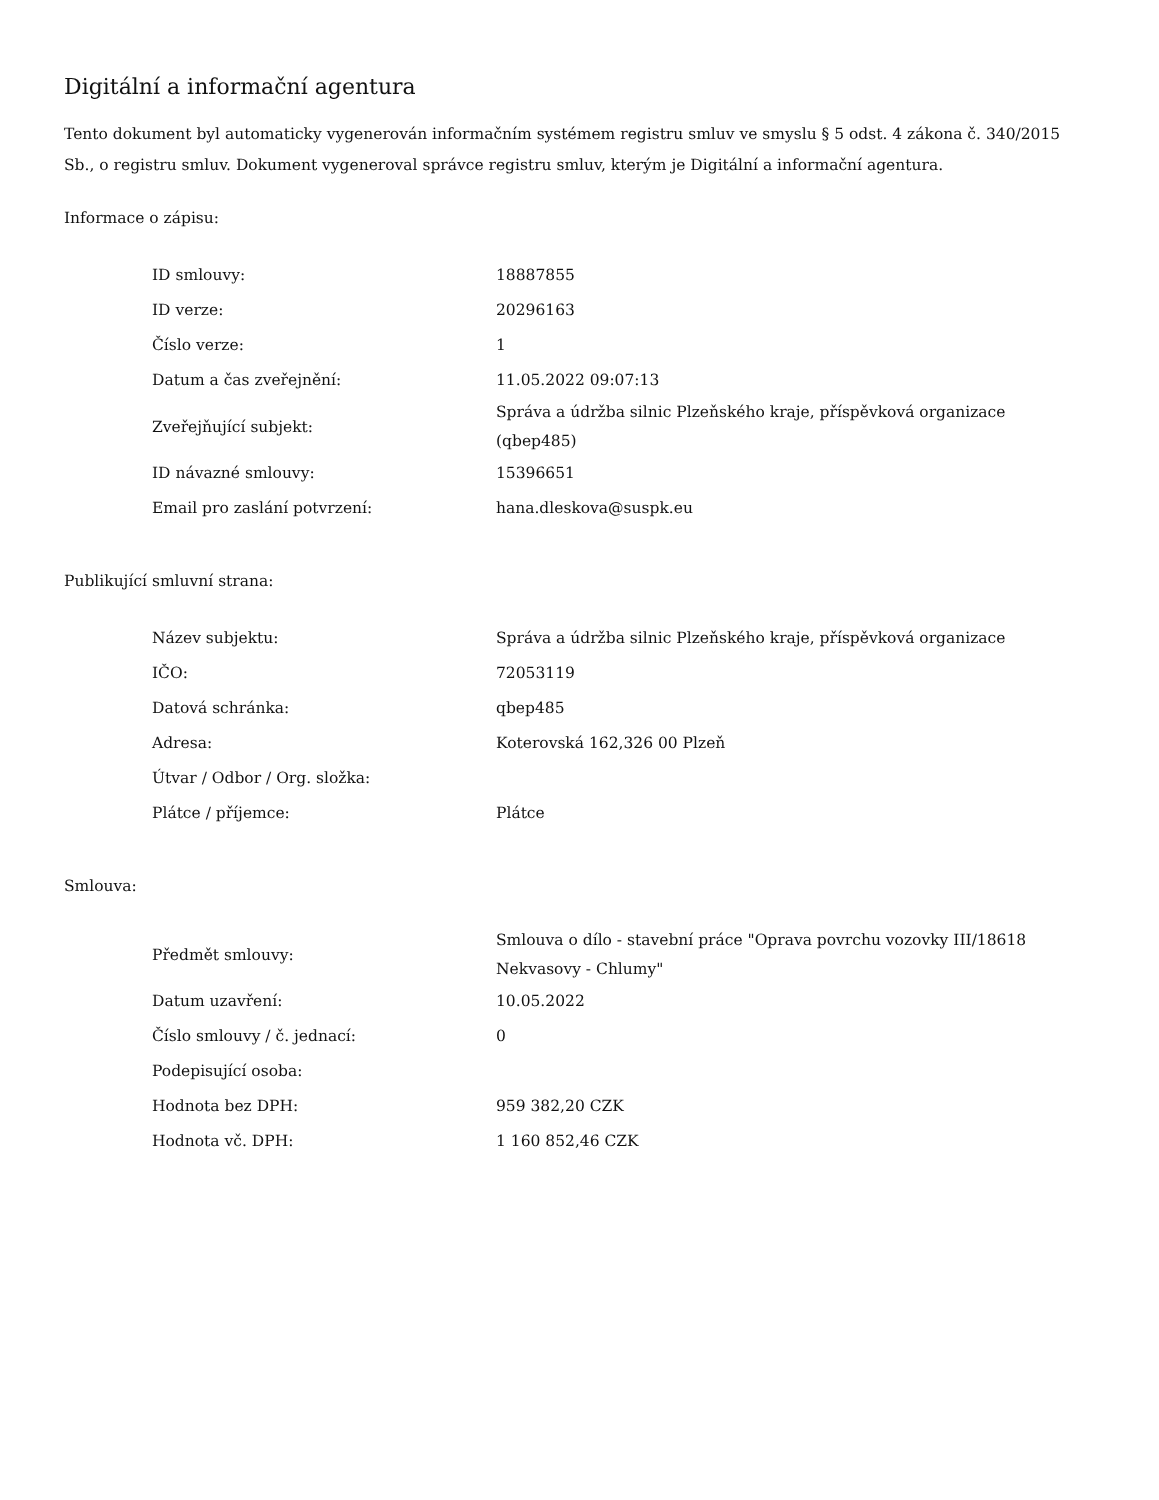Digitální a informační agentura
Tento dokument byl automaticky vygenerován informačním systémem registru smluv ve smyslu § 5 odst. 4 zákona č. 340/2015 Sb., o registru smluv. Dokument vygeneroval správce registru smluv, kterým je Digitální a informační agentura.
Informace o zápisu:
| ID smlouvy: | 18887855 |
| ID verze: | 20296163 |
| Číslo verze: | 1 |
| Datum a čas zveřejnění: | 11.05.2022 09:07:13 |
| Zveřejňující subjekt: | Správa a údržba silnic Plzeňského kraje, příspěvková organizace (qbep485) |
| ID návazné smlouvy: | 15396651 |
| Email pro zaslání potvrzení: | hana.dleskova@suspk.eu |
Publikující smluvní strana:
| Název subjektu: | Správa a údržba silnic Plzeňského kraje, příspěvková organizace |
| IČO: | 72053119 |
| Datová schránka: | qbep485 |
| Adresa: | Koterovská 162,326 00 Plzeň |
| Útvar / Odbor / Org. složka: | |
| Plátce / příjemce: | Plátce |
Smlouva:
| Předmět smlouvy: | Smlouva o dílo - stavební práce "Oprava povrchu vozovky III/18618 Nekvasovy - Chlumy" |
| Datum uzavření: | 10.05.2022 |
| Číslo smlouvy / č. jednací: | 0 |
| Podepisující osoba: | |
| Hodnota bez DPH: | 959 382,20 CZK |
| Hodnota vč. DPH: | 1 160 852,46 CZK |